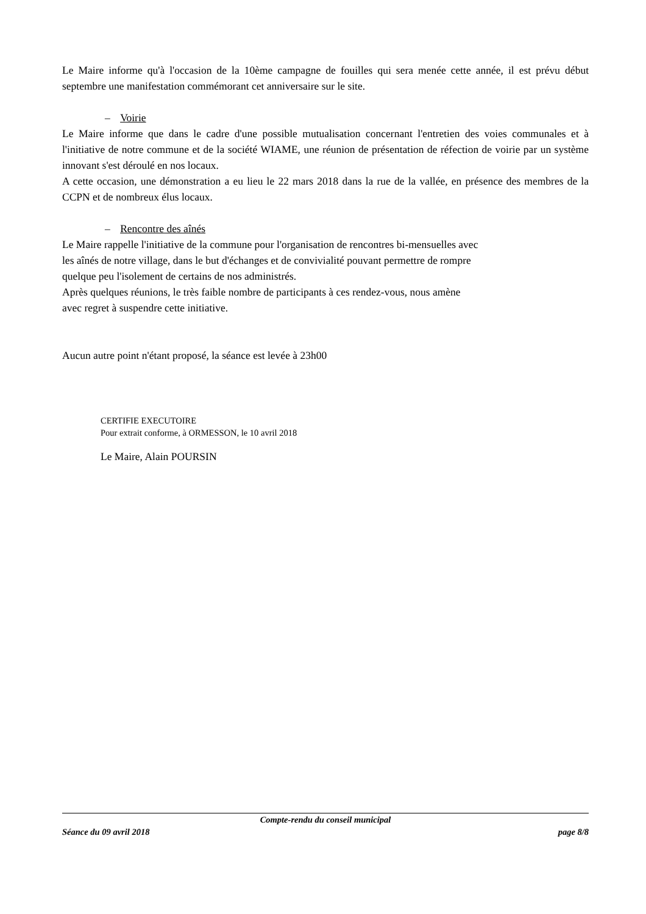Le Maire informe qu'à l'occasion de la 10ème campagne de fouilles qui sera menée cette année, il est prévu début septembre une manifestation commémorant cet anniversaire sur le site.
– Voirie
Le Maire informe que dans le cadre d'une possible mutualisation concernant l'entretien des voies communales et à l'initiative de notre commune et de la société WIAME, une réunion de présentation de réfection de voirie par un système innovant s'est déroulé en nos locaux.
A cette occasion, une démonstration a eu lieu le 22 mars 2018 dans la rue de la vallée, en présence des membres de la CCPN et de nombreux élus locaux.
– Rencontre des aînés
Le Maire rappelle l'initiative de la commune pour l'organisation de rencontres bi-mensuelles avec
les aînés de notre village, dans le but d'échanges et de convivialité pouvant permettre de rompre
quelque peu l'isolement de certains de nos administrés.
Après quelques réunions, le très faible nombre de participants à ces rendez-vous, nous amène
avec regret à suspendre cette initiative.
Aucun autre point n'étant proposé, la séance est levée à 23h00
CERTIFIE EXECUTOIRE
Pour extrait conforme, à ORMESSON, le 10 avril 2018
Le Maire, Alain POURSIN
Compte-rendu du conseil municipal
Séance du 09 avril 2018 page 8/8